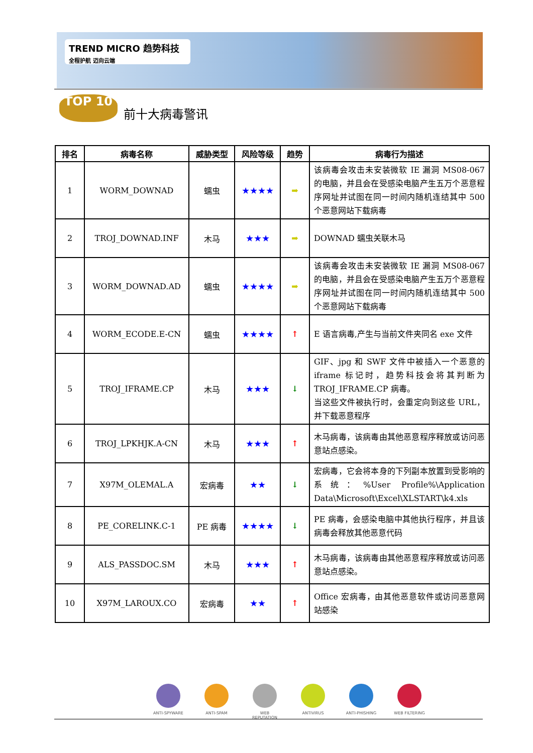TREND MICRO 趋势科技 全程护航 迈向云端
TOP 10
前十大病毒警讯
| 排名 | 病毒名称 | 威胁类型 | 风险等级 | 趋势 | 病毒行为描述 |
| --- | --- | --- | --- | --- | --- |
| 1 | WORM_DOWNAD | 蠕虫 | ★★★★ | ➡ | 该病毒会攻击未安装微软 IE 漏洞 MS08-067 的电脑，并且会在受感染电脑产生五万个恶意程序网址并试图在同一时间内随机连结其中 500 个恶意网站下载病毒 |
| 2 | TROJ_DOWNAD.INF | 木马 | ★★★ | ➡ | DOWNAD 蠕虫关联木马 |
| 3 | WORM_DOWNAD.AD | 蠕虫 | ★★★★ | ➡ | 该病毒会攻击未安装微软 IE 漏洞 MS08-067 的电脑，并且会在受感染电脑产生五万个恶意程序网址并试图在同一时间内随机连结其中 500 个恶意网站下载病毒 |
| 4 | WORM_ECODE.E-CN | 蠕虫 | ★★★★ | ↑ | E 语言病毒,产生与当前文件夹同名 exe 文件 |
| 5 | TROJ_IFRAME.CP | 木马 | ★★★ | ↓ | GIF、jpg 和 SWF 文件中被插入一个恶意的 iframe 标记时，趋势科技会将其判断为 TROJ_IFRAME.CP 病毒。 当这些文件被执行时，会重定向到这些 URL，并下载恶意程序 |
| 6 | TROJ_LPKHJK.A-CN | 木马 | ★★★ | ↑ | 木马病毒，该病毒由其他恶意程序释放或访问恶意站点感染。 |
| 7 | X97M_OLEMAL.A | 宏病毒 | ★★ | ↓ | 宏病毒，它会将本身的下列副本放置到受影响的系统：%User Profile%\Application Data\Microsoft\Excel\XLSTART\k4.xls |
| 8 | PE_CORELINK.C-1 | PE 病毒 | ★★★★ | ↓ | PE 病毒，会感染电脑中其他执行程序，并且该病毒会释放其他恶意代码 |
| 9 | ALS_PASSDOC.SM | 木马 | ★★★ | ↑ | 木马病毒，该病毒由其他恶意程序释放或访问恶意站点感染。 |
| 10 | X97M_LAROUX.CO | 宏病毒 | ★★ | ↑ | Office 宏病毒，由其他恶意软件或访问恶意网站感染 |
ANTI-SPYWARE ANTI-SPAM WEB REPUTATION ANTIVIRUS ANTI-PHISHING WEB FILTERING